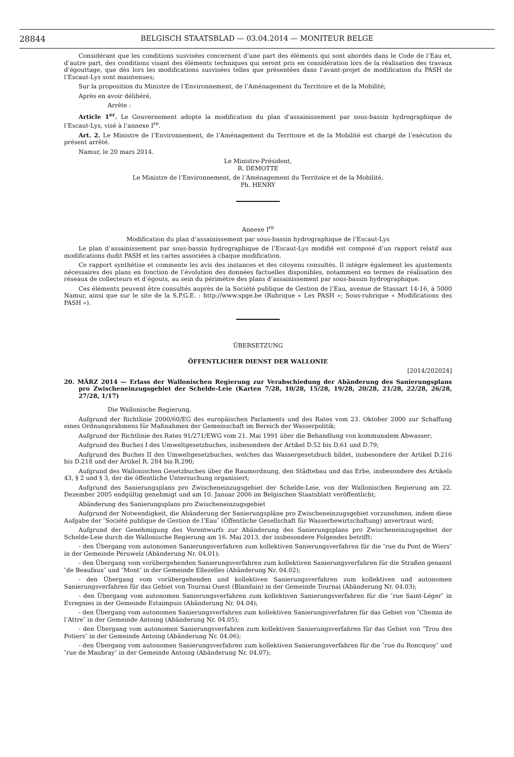28844
BELGISCH STAATSBLAD — 03.04.2014 — MONITEUR BELGE
Considérant que les conditions susvisées concernent d’une part des éléments qui sont abordés dans le Code de l’Eau et, d’autre part, des conditions visant des éléments techniques qui seront pris en considération lors de la réalisation des travaux d’égouttage, que dès lors les modifications susvisées telles que présentées dans l’avant-projet de modification du PASH de l’Escaut-Lys sont maintenues;
Sur la proposition du Ministre de l’Environnement, de l’Aménagement du Territoire et de la Mobilité;
Après en avoir délibéré,
Arrête :
Article 1<sup>er</sup>. Le Gouvernement adopte la modification du plan d’assainissement par sous-bassin hydrographique de l’Escaut-Lys, visé à l’annexe I<sup>re</sup>.
Art. 2. Le Ministre de l’Environnement, de l’Aménagement du Territoire et de la Mobilité est chargé de l’exécution du présent arrêté.
Namur, le 20 mars 2014.
Le Ministre-Président,
R. DEMOTTE
Le Ministre de l’Environnement, de l’Aménagement du Territoire et de la Mobilité,
Ph. HENRY
Annexe I<sup>re</sup>
Modification du plan d’assainissement par sous-bassin hydrographique de l’Escaut-Lys
Le plan d’assainissement par sous-bassin hydrographique de l’Escaut-Lys modifié est composé d’un rapport relatif aux modifications dudit PASH et les cartes associées à chaque modification.
Ce rapport synthétise et commente les avis des instances et des citoyens consultés. Il intègre également les ajustements nécessaires des plans en fonction de l’évolution des données factuelles disponibles, notamment en termes de réalisation des réseaux de collecteurs et d’égouts, au sein du périmètre des plans d’assainissement par sous-bassin hydrographique.
Ces éléments peuvent être consultés auprès de la Société publique de Gestion de l’Eau, avenue de Stassart 14-16, à 5000 Namur, ainsi que sur le site de la S.P.G.E. : http://www.spge.be (Rubrique « Les PASH »; Sous-rubrique « Modifications des PASH »).
ÜBERSETZUNG
ÖFFENTLICHER DIENST DER WALLONIE
[2014/202024]
20. MÄRZ 2014 — Erlass der Wallonischen Regierung zur Verabschiedung der Abänderung des Sanierungsplans pro Zwischeneinzugsgebiet der Schelde-Leie (Karten 7/28, 10/28, 15/28, 19/28, 20/28, 21/28, 22/28, 26/28, 27/28, 1/17)
Die Wallonische Regierung,
Aufgrund der Richtlinie 2000/60/EG des europäischen Parlaments und des Rates vom 23. Oktober 2000 zur Schaffung eines Ordnungsrahmens für Maßnahmen der Gemeinschaft im Bereich der Wasserpolitik;
Aufgrund der Richtlinie des Rates 91/271/EWG vom 21. Mai 1991 über die Behandlung von kommunalem Abwasser;
Aufgrund des Buches I des Umweltgesetzbuches, insbesondere der Artikel D.52 bis D.61 und D.79;
Aufgrund des Buches II des Umweltgesetzbuches, welches das Wassergesetzbuch bildet, insbesondere der Artikel D.216 bis D.218 und der Artikel R. 284 bis R.290;
Aufgrund des Wallonischen Gesetzbuches über die Raumordnung, den Städtebau und das Erbe, insbesondere des Artikels 43, § 2 und § 3, der die öffentliche Untersuchung organisiert;
Aufgrund des Sanierungsplans pro Zwischeneinzugsgebiet der Schelde-Leie, von der Wallonischen Regierung am 22. Dezember 2005 endgültig genehmigt und am 10. Januar 2006 im Belgischen Staatsblatt veröffentlicht;
Abänderung des Sanierungsplans pro Zwischeneinzugsgebiet
Aufgrund der Notwendigkeit, die Abänderung der Sanierungspläne pro Zwischeneinzugsgebiet vorzunehmen, indem diese Aufgabe der ″Société publique de Gestion de l’Eau″ (Öffentliche Gesellschaft für Wasserbewirtschaftung) anvertraut wird;
Aufgrund der Genehmigung des Vorentwurfs zur Abänderung des Sanierungsplans pro Zwischeneinzugsgebiet der Schelde-Leie durch die Wallonische Regierung am 16. Mai 2013, der insbesondere Folgendes betrifft:
- den Übergang vom autonomen Sanierungsverfahren zum kollektiven Sanierungsverfahren für die ″rue du Pont de Wiers″ in der Gemeinde Péruwelz (Abänderung Nr. 04.01);
- den Übergang vom vorübergehenden Sanierungsverfahren zum kollektiven Sanierungsverfahren für die Straßen genannt ″de Beaufaux″ und ″Mont″ in der Gemeinde Ellezelles (Abänderung Nr. 04.02);
- den Übergang vom vorübergehenden und kollektiven Sanierungsverfahren zum kollektiven und autonomen Sanierungsverfahren für das Gebiet von Tournai Ouest (Blandain) in der Gemeinde Tournai (Abänderung Nr. 04.03);
- den Übergang vom autonomen Sanierungsverfahren zum kollektiven Sanierungsverfahren für die ″rue Saint-Léger″ in Evregnies in der Gemeinde Estaimpuis (Abänderung Nr. 04.04);
- den Übergang vom autonomen Sanierungsverfahren zum kollektiven Sanierungsverfahren für das Gebiet von ″Chemin de l’Attre″ in der Gemeinde Antoing (Abänderung Nr. 04.05);
- den Übergang vom autonomen Sanierungsverfahren zum kollektiven Sanierungsverfahren für das Gebiet von ″Trou des Potiers″ in der Gemeinde Antoing (Abänderung Nr. 04.06);
- den Übergang vom autonomen Sanierungsverfahren zum kollektiven Sanierungsverfahren für die ″rue du Roncquoy″ und ″rue de Maubray″ in der Gemeinde Antoing (Abänderung Nr. 04.07);